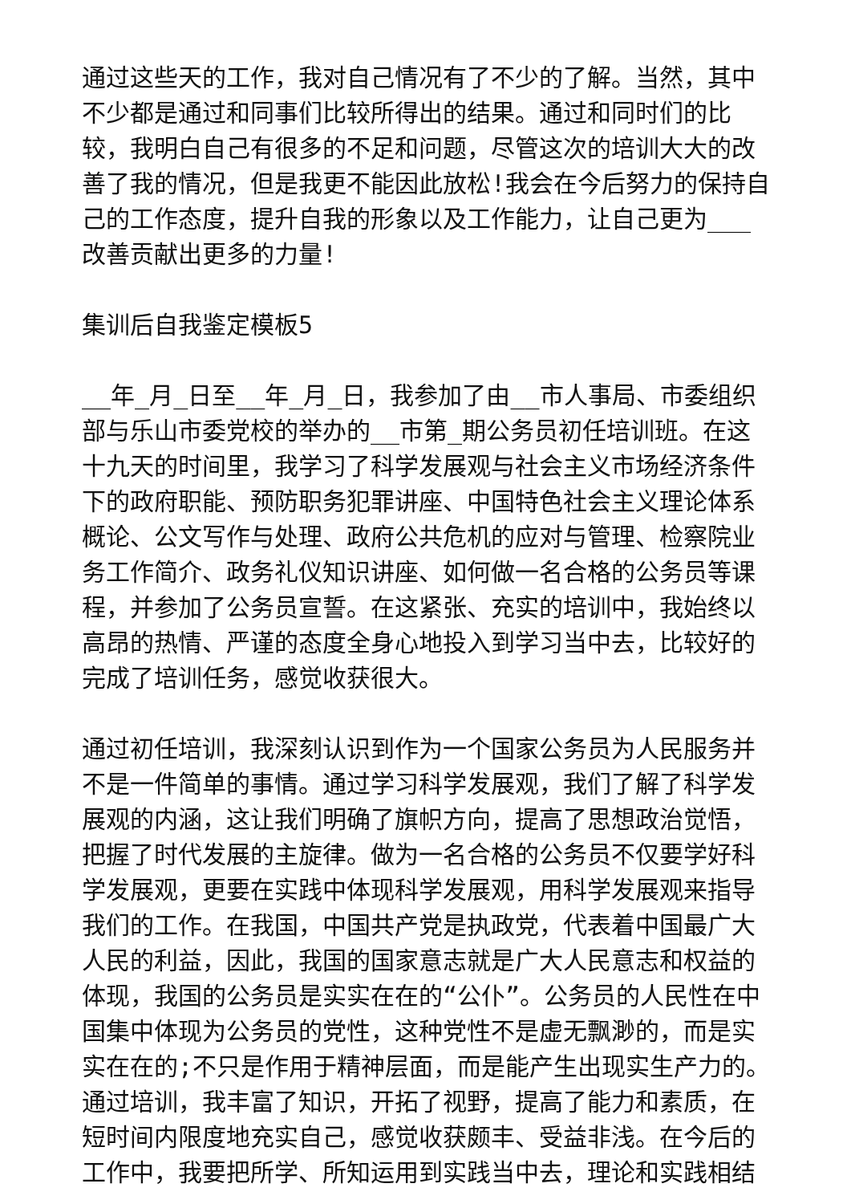通过这些天的工作，我对自己情况有了不少的了解。当然，其中不少都是通过和同事们比较所得出的结果。通过和同时们的比较，我明白自己有很多的不足和问题，尽管这次的培训大大的改善了我的情况，但是我更不能因此放松!我会在今后努力的保持自己的工作态度，提升自我的形象以及工作能力，让自己更为___改善贡献出更多的力量!
集训后自我鉴定模板5
__年_月_日至__年_月_日，我参加了由__市人事局、市委组织部与乐山市委党校的举办的__市第_期公务员初任培训班。在这十九天的时间里，我学习了科学发展观与社会主义市场经济条件下的政府职能、预防职务犯罪讲座、中国特色社会主义理论体系概论、公文写作与处理、政府公共危机的应对与管理、检察院业务工作简介、政务礼仪知识讲座、如何做一名合格的公务员等课程，并参加了公务员宣誓。在这紧张、充实的培训中，我始终以高昂的热情、严谨的态度全身心地投入到学习当中去，比较好的完成了培训任务，感觉收获很大。
通过初任培训，我深刻认识到作为一个国家公务员为人民服务并不是一件简单的事情。通过学习科学发展观，我们了解了科学发展观的内涵，这让我们明确了旗帜方向，提高了思想政治觉悟，把握了时代发展的主旋律。做为一名合格的公务员不仅要学好科学发展观，更要在实践中体现科学发展观，用科学发展观来指导我们的工作。在我国，中国共产党是执政党，代表着中国最广大人民的利益，因此，我国的国家意志就是广大人民意志和权益的体现，我国的公务员是实实在在的“公仆”。公务员的人民性在中国集中体现为公务员的党性，这种党性不是虚无飘渺的，而是实实在在的;不只是作用于精神层面，而是能产生出现实生产力的。通过培训，我丰富了知识，开拓了视野，提高了能力和素质，在短时间内限度地充实自己，感觉收获颇丰、受益非浅。在今后的工作中，我要把所学、所知运用到实践当中去，理论和实践相结